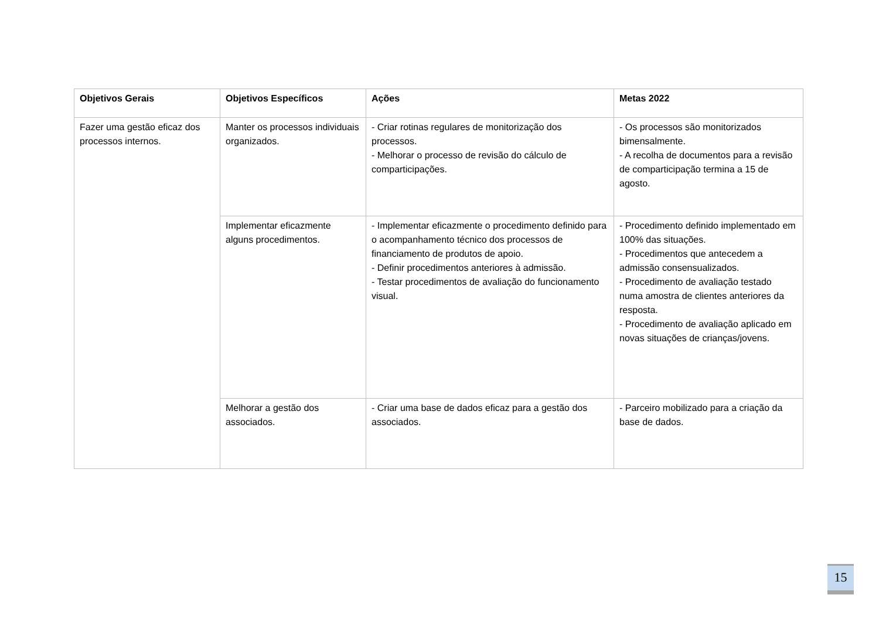| Objetivos Gerais | Objetivos Específicos | Ações | Metas 2022 |
| --- | --- | --- | --- |
| Fazer uma gestão eficaz dos processos internos. | Manter os processos individuais organizados. | - Criar rotinas regulares de monitorização dos processos. - Melhorar o processo de revisão do cálculo de comparticipações. | - Os processos são monitorizados bimensalmente. - A recolha de documentos para a revisão de comparticipação termina a 15 de agosto. |
| | Implementar eficazmente alguns procedimentos. | - Implementar eficazmente o procedimento definido para o acompanhamento técnico dos processos de financiamento de produtos de apoio. - Definir procedimentos anteriores à admissão. - Testar procedimentos de avaliação do funcionamento visual. | - Procedimento definido implementado em 100% das situações. - Procedimentos que antecedem a admissão consensualizados. - Procedimento de avaliação testado numa amostra de clientes anteriores da resposta. - Procedimento de avaliação aplicado em novas situações de crianças/jovens. |
| | Melhorar a gestão dos associados. | - Criar uma base de dados eficaz para a gestão dos associados. | - Parceiro mobilizado para a criação da base de dados. |
15